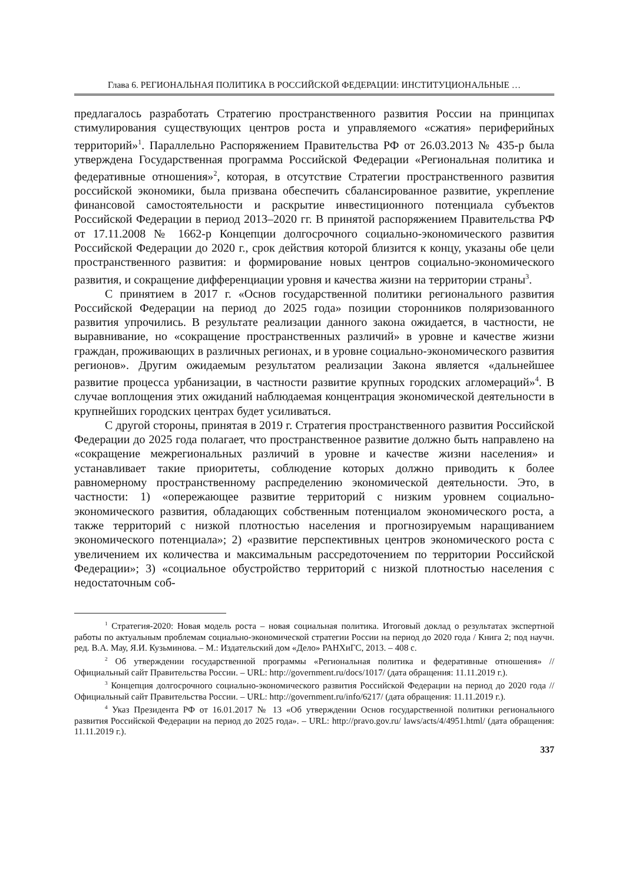Глава 6. РЕГИОНАЛЬНАЯ ПОЛИТИКА В РОССИЙСКОЙ ФЕДЕРАЦИИ: ИНСТИТУЦИОНАЛЬНЫЕ …
предлагалось разработать Стратегию пространственного развития России на принципах стимулирования существующих центров роста и управляемого «сжатия» периферийных территорий»<sup>1</sup>. Параллельно Распоряжением Правительства РФ от 26.03.2013 № 435-р была утверждена Государственная программа Российской Федерации «Региональная политика и федеративные отношения»<sup>2</sup>, которая, в отсутствие Стратегии пространственного развития российской экономики, была призвана обеспечить сбалансированное развитие, укрепление финансовой самостоятельности и раскрытие инвестиционного потенциала субъектов Российской Федерации в период 2013–2020 гг. В принятой распоряжением Правительства РФ от 17.11.2008 № 1662-р Концепции долгосрочного социально-экономического развития Российской Федерации до 2020 г., срок действия которой близится к концу, указаны обе цели пространственного развития: и формирование новых центров социально-экономического развития, и сокращение дифференциации уровня и качества жизни на территории страны<sup>3</sup>.
С принятием в 2017 г. «Основ государственной политики регионального развития Российской Федерации на период до 2025 года» позиции сторонников поляризованного развития упрочились. В результате реализации данного закона ожидается, в частности, не выравнивание, но «сокращение пространственных различий» в уровне и качестве жизни граждан, проживающих в различных регионах, и в уровне социально-экономического развития регионов». Другим ожидаемым результатом реализации Закона является «дальнейшее развитие процесса урбанизации, в частности развитие крупных городских агломераций»<sup>4</sup>. В случае воплощения этих ожиданий наблюдаемая концентрация экономической деятельности в крупнейших городских центрах будет усиливаться.
С другой стороны, принятая в 2019 г. Стратегия пространственного развития Российской Федерации до 2025 года полагает, что пространственное развитие должно быть направлено на «сокращение межрегиональных различий в уровне и качестве жизни населения» и устанавливает такие приоритеты, соблюдение которых должно приводить к более равномерному пространственному распределению экономической деятельности. Это, в частности: 1) «опережающее развитие территорий с низким уровнем социально-экономического развития, обладающих собственным потенциалом экономического роста, а также территорий с низкой плотностью населения и прогнозируемым наращиванием экономического потенциала»; 2) «развитие перспективных центров экономического роста с увеличением их количества и максимальным рассредоточением по территории Российской Федерации»; 3) «социальное обустройство территорий с низкой плотностью населения с недостаточным соб-
<sup>1</sup> Стратегия-2020: Новая модель роста – новая социальная политика. Итоговый доклад о результатах экспертной работы по актуальным проблемам социально-экономической стратегии России на период до 2020 года / Книга 2; под научн. ред. В.А. Мау, Я.И. Кузьминова. – М.: Издательский дом «Дело» РАНХиГС, 2013. – 408 с.
<sup>2</sup> Об утверждении государственной программы «Региональная политика и федеративные отношения» // Официальный сайт Правительства России. – URL: http://government.ru/docs/1017/ (дата обращения: 11.11.2019 г.).
<sup>3</sup> Концепция долгосрочного социально-экономического развития Российской Федерации на период до 2020 года // Официальный сайт Правительства России. – URL: http://government.ru/info/6217/ (дата обращения: 11.11.2019 г.).
<sup>4</sup> Указ Президента РФ от 16.01.2017 № 13 «Об утверждении Основ государственной политики регионального развития Российской Федерации на период до 2025 года». – URL: http://pravo.gov.ru/ laws/acts/4/4951.html/ (дата обращения: 11.11.2019 г.).
337